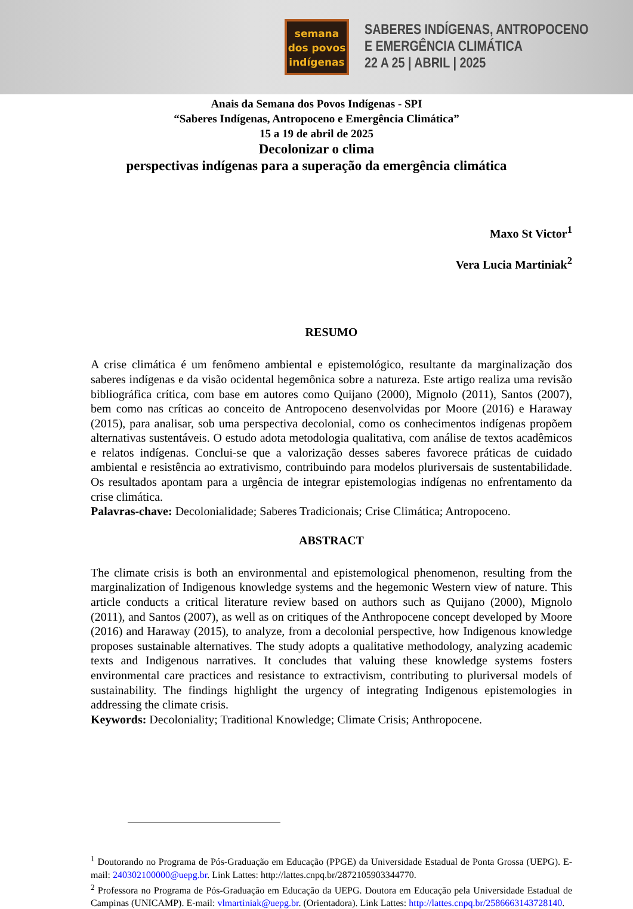semana
dos povos
indígenas
SABERES INDÍGENAS, ANTROPOCENO
E EMERGÊNCIA CLIMÁTICA
22 A 25 | ABRIL | 2025
Anais da Semana dos Povos Indígenas - SPI
“Saberes Indígenas, Antropoceno e Emergência Climática”
15 a 19 de abril de 2025
Decolonizar o clima
perspectivas indígenas para a superação da emergência climática
Maxo St Victor<sup>1</sup>
Vera Lucia Martiniak<sup>2</sup>
RESUMO
A crise climática é um fenômeno ambiental e epistemológico, resultante da marginalização dos saberes indígenas e da visão ocidental hegemônica sobre a natureza. Este artigo realiza uma revisão bibliográfica crítica, com base em autores como Quijano (2000), Mignolo (2011), Santos (2007), bem como nas críticas ao conceito de Antropoceno desenvolvidas por Moore (2016) e Haraway (2015), para analisar, sob uma perspectiva decolonial, como os conhecimentos indígenas propõem alternativas sustentáveis. O estudo adota metodologia qualitativa, com análise de textos acadêmicos e relatos indígenas. Conclui-se que a valorização desses saberes favorece práticas de cuidado ambiental e resistência ao extrativismo, contribuindo para modelos pluriversais de sustentabilidade. Os resultados apontam para a urgência de integrar epistemologias indígenas no enfrentamento da crise climática.
Palavras-chave: Decolonialidade; Saberes Tradicionais; Crise Climática; Antropoceno.
ABSTRACT
The climate crisis is both an environmental and epistemological phenomenon, resulting from the marginalization of Indigenous knowledge systems and the hegemonic Western view of nature. This article conducts a critical literature review based on authors such as Quijano (2000), Mignolo (2011), and Santos (2007), as well as on critiques of the Anthropocene concept developed by Moore (2016) and Haraway (2015), to analyze, from a decolonial perspective, how Indigenous knowledge proposes sustainable alternatives. The study adopts a qualitative methodology, analyzing academic texts and Indigenous narratives. It concludes that valuing these knowledge systems fosters environmental care practices and resistance to extractivism, contributing to pluriversal models of sustainability. The findings highlight the urgency of integrating Indigenous epistemologies in addressing the climate crisis.
Keywords: Decoloniality; Traditional Knowledge; Climate Crisis; Anthropocene.
<sup>1</sup> Doutorando no Programa de Pós-Graduação em Educação (PPGE) da Universidade Estadual de Ponta Grossa (UEPG). E-mail: 240302100000@uepg.br. Link Lattes: http://lattes.cnpq.br/2872105903344770.
<sup>2</sup> Professora no Programa de Pós-Graduação em Educação da UEPG. Doutora em Educação pela Universidade Estadual de Campinas (UNICAMP). E-mail: vlmartiniak@uepg.br. (Orientadora). Link Lattes: http://lattes.cnpq.br/2586663143728140.